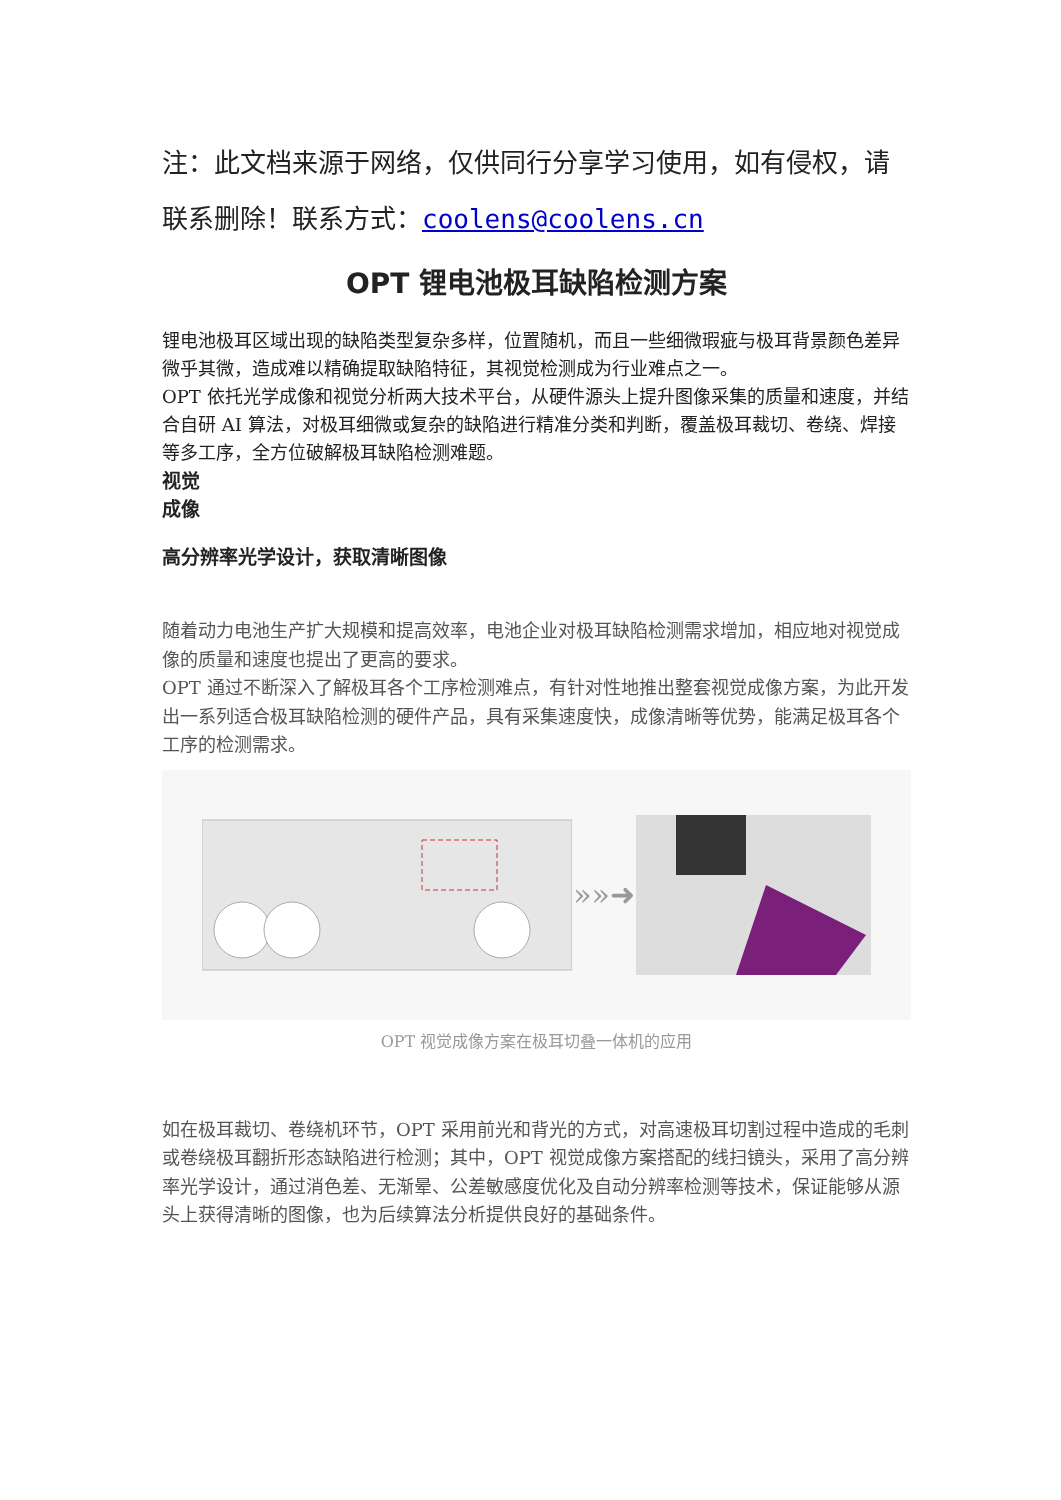注：此文档来源于网络，仅供同行分享学习使用，如有侵权，请联系删除！联系方式：coolens@coolens.cn
OPT 锂电池极耳缺陷检测方案
锂电池极耳区域出现的缺陷类型复杂多样，位置随机，而且一些细微瑕疵与极耳背景颜色差异微乎其微，造成难以精确提取缺陷特征，其视觉检测成为行业难点之一。
OPT 依托光学成像和视觉分析两大技术平台，从硬件源头上提升图像采集的质量和速度，并结合自研 AI 算法，对极耳细微或复杂的缺陷进行精准分类和判断，覆盖极耳裁切、卷绕、焊接等多工序，全方位破解极耳缺陷检测难题。
视觉
成像
高分辨率光学设计，获取清晰图像
随着动力电池生产扩大规模和提高效率，电池企业对极耳缺陷检测需求增加，相应地对视觉成像的质量和速度也提出了更高的要求。
OPT 通过不断深入了解极耳各个工序检测难点，有针对性地推出整套视觉成像方案，为此开发出一系列适合极耳缺陷检测的硬件产品，具有采集速度快，成像清晰等优势，能满足极耳各个工序的检测需求。
»»➜
OPT 视觉成像方案在极耳切叠一体机的应用
如在极耳裁切、卷绕机环节，OPT 采用前光和背光的方式，对高速极耳切割过程中造成的毛刺或卷绕极耳翻折形态缺陷进行检测；其中，OPT 视觉成像方案搭配的线扫镜头，采用了高分辨率光学设计，通过消色差、无渐晕、公差敏感度优化及自动分辨率检测等技术，保证能够从源头上获得清晰的图像，也为后续算法分析提供良好的基础条件。